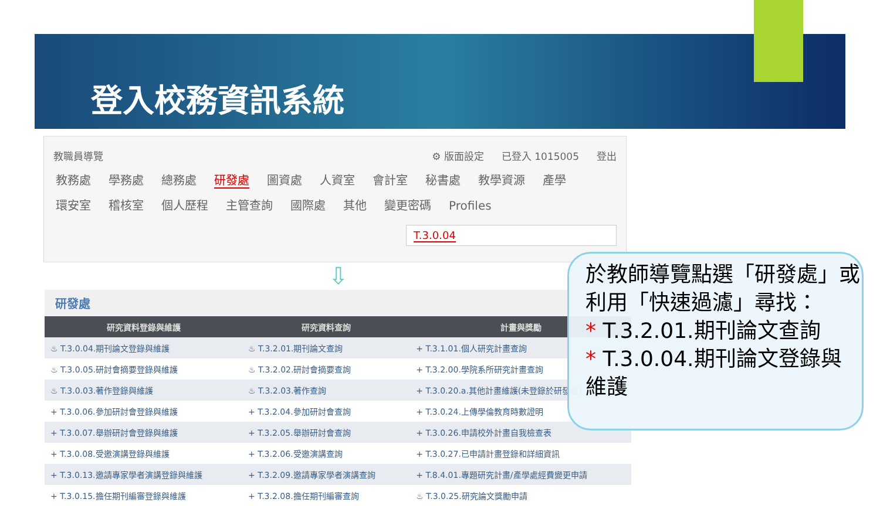登入校務資訊系統
教職員導覽 ⚙ 版面設定 已登入 1015005 登出
教務處 學務處 總務處 研發處 圖資處 人資室 會計室 秘書處 教學資源 產學
環安室 稽核室 個人歷程 主管查詢 國際處 其他 變更密碼 Profiles
T.3.0.04
⇩
研發處
| 研究資料登錄與維護 | 研究資料查詢 | 計畫與獎勵 |
| --- | --- | --- |
| ♨ T.3.0.04.期刊論文登錄與維護 | ♨ T.3.2.01.期刊論文查詢 | + T.3.1.01.個人研究計畫查詢 |
| ♨ T.3.0.05.研討會摘要登錄與維護 | ♨ T.3.2.02.研討會摘要查詢 | + T.3.2.00.學院系所研究計畫查詢 |
| ♨ T.3.0.03.著作登錄與維護 | ♨ T.3.2.03.著作查詢 | + T.3.0.20.a.其他計畫維護(未登錄於研發處) |
| + T.3.0.06.參加研討會登錄與維護 | + T.3.2.04.參加研討會查詢 | + T.3.0.24.上傳學倫教育時數證明 |
| + T.3.0.07.舉辦研討會登錄與維護 | + T.3.2.05.舉辦研討會查詢 | + T.3.0.26.申請校外計畫自我檢查表 |
| + T.3.0.08.受邀演講登錄與維護 | + T.3.2.06.受邀演講查詢 | + T.3.0.27.已申請計畫登錄和詳細資訊 |
| + T.3.0.13.邀請專家學者演講登錄與維護 | + T.3.2.09.邀請專家學者演講查詢 | + T.8.4.01.專題研究計畫/產學處經費變更申請 |
| + T.3.0.15.擔任期刊編審登錄與維護 | + T.3.2.08.擔任期刊編審查詢 | ♨ T.3.0.25.研究論文獎勵申請 |
於教師導覽點選「研發處」或利用「快速過濾」尋找：
* T.3.2.01.期刊論文查詢
* T.3.0.04.期刊論文登錄與維護